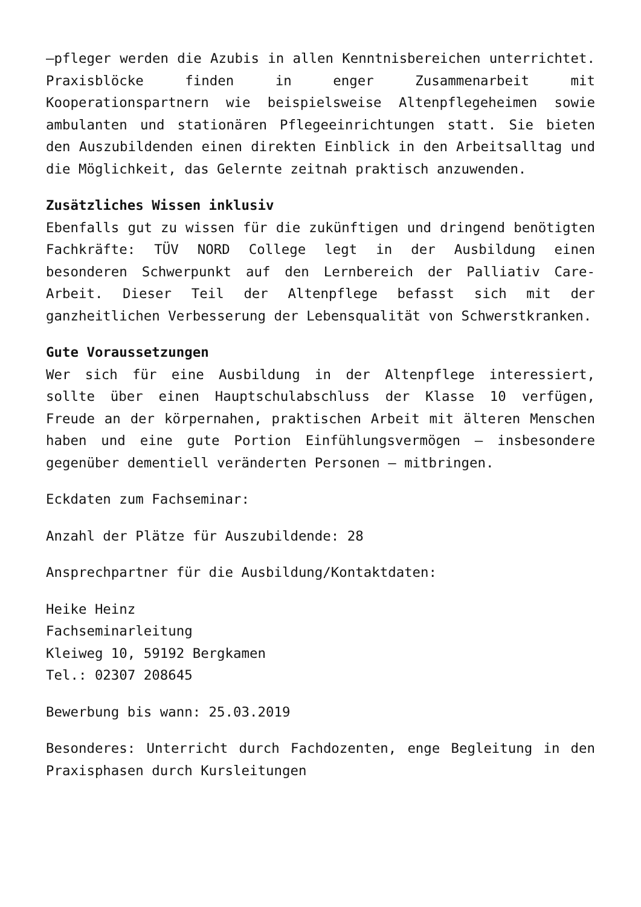–pfleger werden die Azubis in allen Kenntnisbereichen unterrichtet. Praxisblöcke finden in enger Zusammenarbeit mit Kooperationspartnern wie beispielsweise Altenpflegeheimen sowie ambulanten und stationären Pflegeeinrichtungen statt. Sie bieten den Auszubildenden einen direkten Einblick in den Arbeitsalltag und die Möglichkeit, das Gelernte zeitnah praktisch anzuwenden.
Zusätzliches Wissen inklusiv
Ebenfalls gut zu wissen für die zukünftigen und dringend benötigten Fachkräfte: TÜV NORD College legt in der Ausbildung einen besonderen Schwerpunkt auf den Lernbereich der Palliativ Care-Arbeit. Dieser Teil der Altenpflege befasst sich mit der ganzheitlichen Verbesserung der Lebensqualität von Schwerstkranken.
Gute Voraussetzungen
Wer sich für eine Ausbildung in der Altenpflege interessiert, sollte über einen Hauptschulabschluss der Klasse 10 verfügen, Freude an der körpernahen, praktischen Arbeit mit älteren Menschen haben und eine gute Portion Einfühlungsvermögen – insbesondere gegenüber dementiell veränderten Personen – mitbringen.
Eckdaten zum Fachseminar:
Anzahl der Plätze für Auszubildende: 28
Ansprechpartner für die Ausbildung/Kontaktdaten:
Heike Heinz
Fachseminarleitung
Kleiweg 10, 59192 Bergkamen
Tel.: 02307 208645
Bewerbung bis wann: 25.03.2019
Besonderes: Unterricht durch Fachdozenten, enge Begleitung in den Praxisphasen durch Kursleitungen